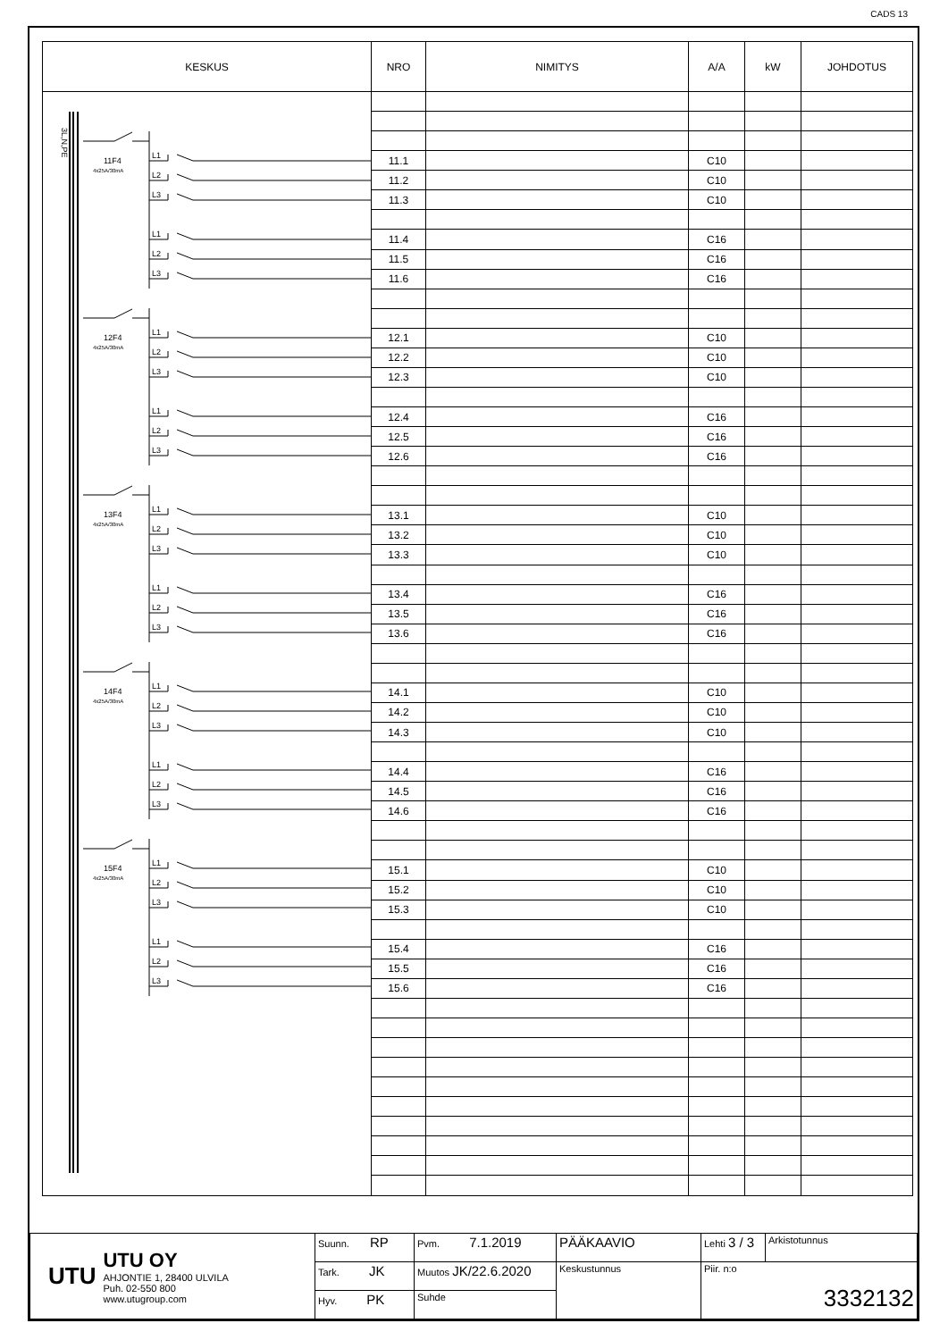CADS 13
| KESKUS | NRO | NIMITYS | A/A | kW | JOHDOTUS |
| --- | --- | --- | --- | --- | --- |
| 3L,N,PE 11F4 4x25A/30mA L1 L2 L3 L1 L2 L3 12F4 4x25A/30mA L1 L2 L3 L1 L2 L3 13F4 4x25A/30mA L1 L2 L3 L1 L2 L3 14F4 4x25A/30mA L1 L2 L3 L1 L2 L3 15F4 4x25A/30mA L1 L2 L3 L1 L2 L3 | | | | | |
| | 11.1 | | C10 | | |
| | 11.2 | | C10 | | |
| | 11.3 | | C10 | | |
| | 11.4 | | C16 | | |
| | 11.5 | | C16 | | |
| | 11.6 | | C16 | | |
| | 12.1 | | C10 | | |
| | 12.2 | | C10 | | |
| | 12.3 | | C10 | | |
| | 12.4 | | C16 | | |
| | 12.5 | | C16 | | |
| | 12.6 | | C16 | | |
| | 13.1 | | C10 | | |
| | 13.2 | | C10 | | |
| | 13.3 | | C10 | | |
| | 13.4 | | C16 | | |
| | 13.5 | | C16 | | |
| | 13.6 | | C16 | | |
| | 14.1 | | C10 | | |
| | 14.2 | | C10 | | |
| | 14.3 | | C10 | | |
| | 14.4 | | C16 | | |
| | 14.5 | | C16 | | |
| | 14.6 | | C16 | | |
| | 15.1 | | C10 | | |
| | 15.2 | | C10 | | |
| | 15.3 | | C10 | | |
| | 15.4 | | C16 | | |
| | 15.5 | | C16 | | |
| | 15.6 | | C16 | | |
| UTU UTU OY AHJONTIE 1, 28400 ULVILA Puh. 02-550 800 www.utugroup.com | Suunn. RP | Pvm. 7.1.2019 | PÄÄKAAVIO | Lehti 3 / 3 | Arkistotunnus |
| | Tark. JK | Muutos JK/22.6.2020 | Keskustunnus | Piir. n:o 3332132 | |
| | Hyv. PK | Suhde | | | |